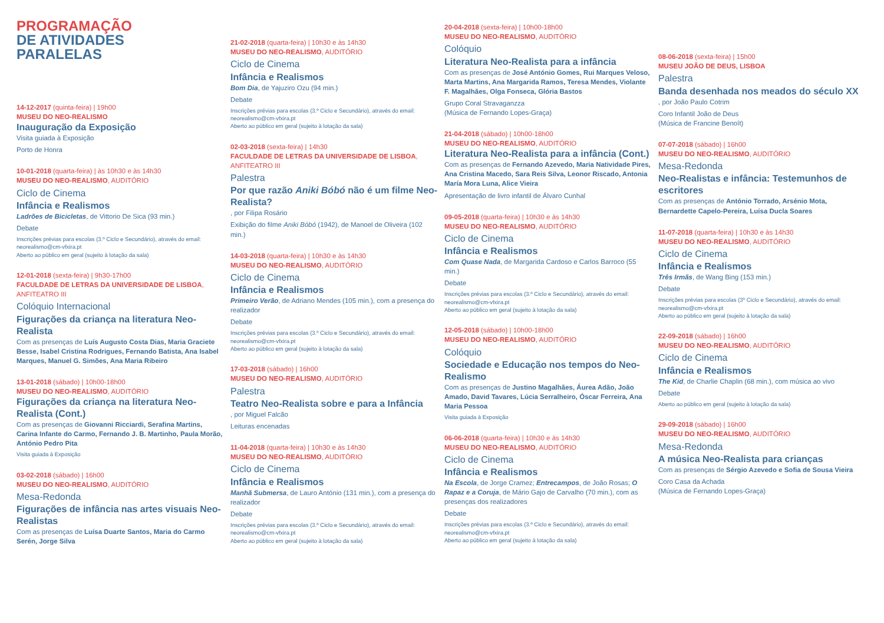PROGRAMAÇÃO
DE ATIVIDADES
PARALELAS
14-12-2017 (quinta-feira) | 19h00
MUSEU DO NEO-REALISMO
Inauguração da Exposição
Visita guiada à Exposição
Porto de Honra
10-01-2018 (quarta-feira) | às 10h30 e às 14h30
MUSEU DO NEO-REALISMO, AUDITÓRIO
Ciclo de Cinema
Infância e Realismos
Ladrões de Bicicletas, de Vittorio De Sica (93 min.)
Debate
Inscrições prévias para escolas (3.º Ciclo e Secundário), através do email: neorealismo@cm-vfxira.pt
Aberto ao público em geral (sujeito à lotação da sala)
12-01-2018 (sexta-feira) | 9h30-17h00
FACULDADE DE LETRAS DA UNIVERSIDADE DE LISBOA, ANFITEATRO III
Colóquio Internacional
Figurações da criança na literatura Neo-Realista
Com as presenças de Luís Augusto Costa Dias, Maria Graciete Besse, Isabel Cristina Rodrigues, Fernando Batista, Ana Isabel Marques, Manuel G. Simões, Ana Maria Ribeiro
13-01-2018 (sábado) | 10h00-18h00
MUSEU DO NEO-REALISMO, AUDITÓRIO
Figurações da criança na literatura Neo-Realista (Cont.)
Com as presenças de Giovanni Ricciardi, Serafina Martins, Carina Infante do Carmo, Fernando J. B. Martinho, Paula Morão, António Pedro Pita
Visita guiada à Exposição
03-02-2018 (sábado) | 16h00
MUSEU DO NEO-REALISMO, AUDITÓRIO
Mesa-Redonda
Figurações de infância nas artes visuais Neo-Realistas
Com as presenças de Luísa Duarte Santos, Maria do Carmo Serén, Jorge Silva
21-02-2018 (quarta-feira) | 10h30 e às 14h30
MUSEU DO NEO-REALISMO, AUDITÓRIO
Ciclo de Cinema
Infância e Realismos
Bom Dia, de Yajuziro Ozu (94 min.)
Debate
Inscrições prévias para escolas (3.º Ciclo e Secundário), através do email: neorealismo@cm-vfxira.pt
Aberto ao público em geral (sujeito à lotação da sala)
02-03-2018 (sexta-feira) | 14h30
FACULDADE DE LETRAS DA UNIVERSIDADE DE LISBOA, ANFITEATRO III
Palestra
Por que razão Aniki Bóbó não é um filme Neo-Realista?
, por Filipa Rosário
Exibição do filme Aniki Bóbó (1942), de Manoel de Oliveira (102 min.)
14-03-2018 (quarta-feira) | 10h30 e às 14h30
MUSEU DO NEO-REALISMO, AUDITÓRIO
Ciclo de Cinema
Infância e Realismos
Primeiro Verão, de Adriano Mendes (105 min.), com a presença do realizador
Debate
Inscrições prévias para escolas (3.º Ciclo e Secundário), através do email: neorealismo@cm-vfxira.pt
Aberto ao público em geral (sujeito à lotação da sala)
17-03-2018 (sábado) | 16h00
MUSEU DO NEO-REALISMO, AUDITÓRIO
Palestra
Teatro Neo-Realista sobre e para a Infância
, por Miguel Falcão
Leituras encenadas
11-04-2018 (quarta-feira) | 10h30 e às 14h30
MUSEU DO NEO-REALISMO, AUDITÓRIO
Ciclo de Cinema
Infância e Realismos
Manhã Submersa, de Lauro António (131 min.), com a presença do realizador
Debate
Inscrições prévias para escolas (3.º Ciclo e Secundário), através do email: neorealismo@cm-vfxira.pt
Aberto ao público em geral (sujeito à lotação da sala)
20-04-2018 (sexta-feira) | 10h00-18h00
MUSEU DO NEO-REALISMO, AUDITÓRIO
Colóquio
Literatura Neo-Realista para a infância
Com as presenças de José António Gomes, Rui Marques Veloso, Marta Martins, Ana Margarida Ramos, Teresa Mendes, Violante F. Magalhães, Olga Fonseca, Glória Bastos
Grupo Coral Stravaganzza
(Música de Fernando Lopes-Graça)
21-04-2018 (sábado) | 10h00-18h00
MUSEU DO NEO-REALISMO, AUDITÓRIO
Literatura Neo-Realista para a infância (Cont.)
Com as presenças de Fernando Azevedo, Maria Natividade Pires, Ana Cristina Macedo, Sara Reis Silva, Leonor Riscado, Antonia María Mora Luna, Alice Vieira
Apresentação de livro infantil de Álvaro Cunhal
09-05-2018 (quarta-feira) | 10h30 e às 14h30
MUSEU DO NEO-REALISMO, AUDITÓRIO
Ciclo de Cinema
Infância e Realismos
Com Quase Nada, de Margarida Cardoso e Carlos Barroco (55 min.)
Debate
Inscrições prévias para escolas (3.º Ciclo e Secundário), através do email: neorealismo@cm-vfxira.pt
Aberto ao público em geral (sujeito à lotação da sala)
12-05-2018 (sábado) | 10h00-18h00
MUSEU DO NEO-REALISMO, AUDITÓRIO
Colóquio
Sociedade e Educação nos tempos do Neo-Realismo
Com as presenças de Justino Magalhães, Áurea Adão, João Amado, David Tavares, Lúcia Serralheiro, Óscar Ferreira, Ana Maria Pessoa
Visita guiada à Exposição
06-06-2018 (quarta-feira) | 10h30 e às 14h30
MUSEU DO NEO-REALISMO, AUDITÓRIO
Ciclo de Cinema
Infância e Realismos
Na Escola, de Jorge Cramez; Entrecampos, de João Rosas; O Rapaz e a Coruja, de Mário Gajo de Carvalho (70 min.), com as presenças dos realizadores
Debate
Inscrições prévias para escolas (3.º Ciclo e Secundário), através do email: neorealismo@cm-vfxira.pt
Aberto ao público em geral (sujeito à lotação da sala)
08-06-2018 (sexta-feira) | 15h00
MUSEU JOÃO DE DEUS, LISBOA
Palestra
Banda desenhada nos meados do século XX
, por João Paulo Cotrim
Coro Infantil João de Deus
(Música de Francine Benoît)
07-07-2018 (sábado) | 16h00
MUSEU DO NEO-REALISMO, AUDITÓRIO
Mesa-Redonda
Neo-Realistas e infância: Testemunhos de escritores
Com as presenças de António Torrado, Arsénio Mota, Bernardette Capelo-Pereira, Luísa Ducla Soares
11-07-2018 (quarta-feira) | 10h30 e às 14h30
MUSEU DO NEO-REALISMO, AUDITÓRIO
Ciclo de Cinema
Infância e Realismos
Três Irmãs, de Wang Bing (153 min.)
Debate
Inscrições prévias para escolas (3º Ciclo e Secundário), através do email: neorealismo@cm-vfxira.pt
Aberto ao público em geral (sujeito à lotação da sala)
22-09-2018 (sábado) | 16h00
MUSEU DO NEO-REALISMO, AUDITÓRIO
Ciclo de Cinema
Infância e Realismos
The Kid, de Charlie Chaplin (68 min.), com música ao vivo
Debate
Aberto ao público em geral (sujeito à lotação da sala)
29-09-2018 (sábado) | 16h00
MUSEU DO NEO-REALISMO, AUDITÓRIO
Mesa-Redonda
A música Neo-Realista para crianças
Com as presenças de Sérgio Azevedo e Sofia de Sousa Vieira
Coro Casa da Achada
(Música de Fernando Lopes-Graça)